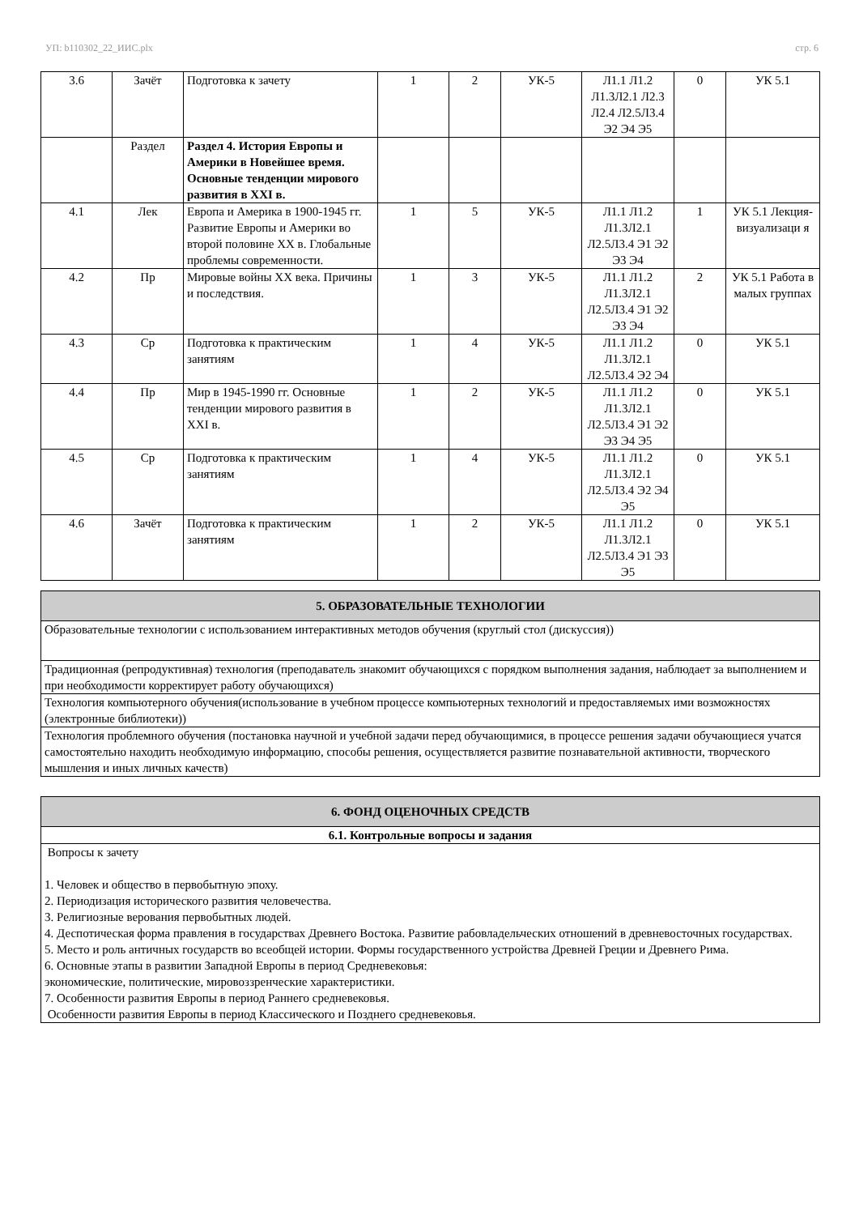УП: b110302_22_ИИС.plx стр. 6
| 3.6 | Зачёт | Подготовка к зачету | 1 | 2 | УК-5 | Л1.1 Л1.2 Л1.3Л2.1 Л2.3 Л2.4 Л2.5Л3.4 Э2 Э4 Э5 | 0 | УК 5.1 |
| | Раздел | Раздел 4. История Европы и Америки в Новейшее время. Основные тенденции мирового развития в XXI в. | | | | | | |
| 4.1 | Лек | Европа и Америка в 1900-1945 гг. Развитие Европы и Америки во второй половине XX в. Глобальные проблемы современности. | 1 | 5 | УК-5 | Л1.1 Л1.2 Л1.3Л2.1 Л2.5Л3.4 Э1 Э2 Э3 Э4 | 1 | УК 5.1 Лекция-визуализаци я |
| 4.2 | Пр | Мировые войны XX века. Причины и последствия. | 1 | 3 | УК-5 | Л1.1 Л1.2 Л1.3Л2.1 Л2.5Л3.4 Э1 Э2 Э3 Э4 | 2 | УК 5.1 Работа в малых группах |
| 4.3 | Ср | Подготовка к практическим занятиям | 1 | 4 | УК-5 | Л1.1 Л1.2 Л1.3Л2.1 Л2.5Л3.4 Э2 Э4 | 0 | УК 5.1 |
| 4.4 | Пр | Мир в 1945-1990 гг. Основные тенденции мирового развития в XXI в. | 1 | 2 | УК-5 | Л1.1 Л1.2 Л1.3Л2.1 Л2.5Л3.4 Э1 Э2 Э3 Э4 Э5 | 0 | УК 5.1 |
| 4.5 | Ср | Подготовка к практическим занятиям | 1 | 4 | УК-5 | Л1.1 Л1.2 Л1.3Л2.1 Л2.5Л3.4 Э2 Э4 Э5 | 0 | УК 5.1 |
| 4.6 | Зачёт | Подготовка к практическим занятиям | 1 | 2 | УК-5 | Л1.1 Л1.2 Л1.3Л2.1 Л2.5Л3.4 Э1 Э3 Э5 | 0 | УК 5.1 |
| 5. ОБРАЗОВАТЕЛЬНЫЕ ТЕХНОЛОГИИ |
| Образовательные технологии с использованием интерактивных методов обучения (круглый стол (дискуссия)) |
| Традиционная (репродуктивная) технология (преподаватель знакомит обучающихся с порядком выполнения задания, наблюдает за выполнением и при необходимости корректирует работу обучающихся) |
| Технология компьютерного обучения(использование в учебном процессе компьютерных технологий и предоставляемых ими возможностях (электронные библиотеки)) |
| Технология проблемного обучения (постановка научной и учебной задачи перед обучающимися, в процессе решения задачи обучающиеся учатся самостоятельно находить необходимую информацию, способы решения, осуществляется развитие познавательной активности, творческого мышления и иных личных качеств) |
| 6. ФОНД ОЦЕНОЧНЫХ СРЕДСТВ |
| 6.1. Контрольные вопросы и задания |
| Вопросы к зачету 1. Человек и общество в первобытную эпоху. 2. Периодизация исторического развития человечества. 3. Религиозные верования первобытных людей. 4. Деспотическая форма правления в государствах Древнего Востока. Развитие рабовладельческих отношений в древневосточных государствах. 5. Место и роль античных государств во всеобщей истории. Формы государственного устройства Древней Греции и Древнего Рима. 6. Основные этапы в развитии Западной Европы в период Средневековья: экономические, политические, мировоззренческие характеристики. 7. Особенности развития Европы в период Раннего средневековья. Особенности развития Европы в период Классического и Позднего средневековья. |